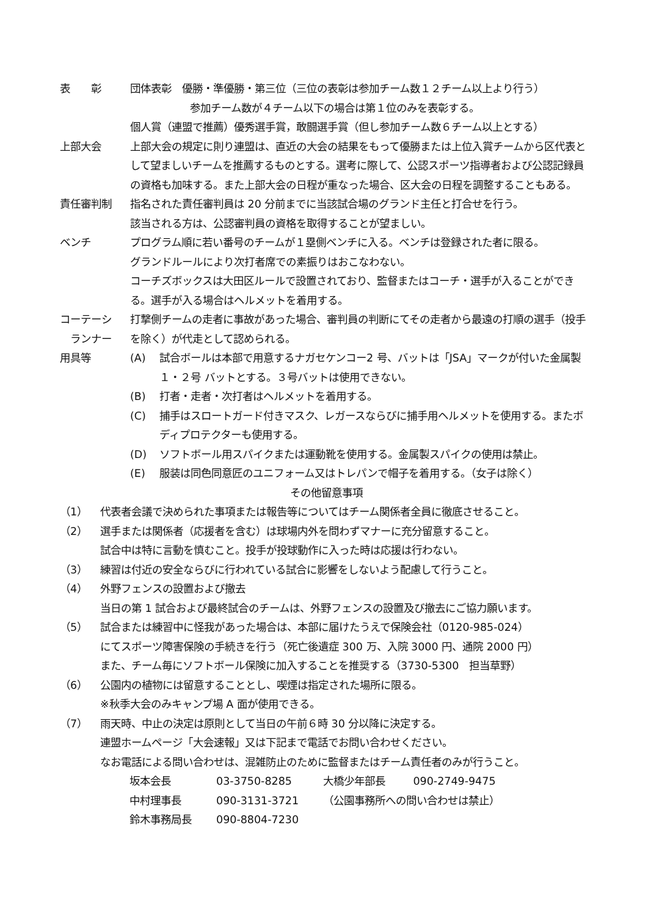表　　彰 団体表彰　優勝・準優勝・第三位（三位の表彰は参加チーム数１２チーム以上より行う）
参加チーム数が４チーム以下の場合は第１位のみを表彰する。
個人賞（連盟で推薦）優秀選手賞，敢闘選手賞（但し参加チーム数６チーム以上とする）
上部大会 上部大会の規定に則り連盟は、直近の大会の結果をもって優勝または上位入賞チームから区代表として望ましいチームを推薦するものとする。選考に際して、公認スポーツ指導者および公認記録員の資格も加味する。また上部大会の日程が重なった場合、区大会の日程を調整することもある。
責任審判制 指名された責任審判員は 20 分前までに当該試合場のグランド主任と打合せを行う。
該当される方は、公認審判員の資格を取得することが望ましい。
ベンチ プログラム順に若い番号のチームが１塁側ベンチに入る。ベンチは登録された者に限る。
グランドルールにより次打者席での素振りはおこなわない。
コーチズボックスは大田区ルールで設置されており、監督またはコーチ・選手が入ることができる。選手が入る場合はヘルメットを着用する。
コーテーシ
　ランナー
打撃側チームの走者に事故があった場合、審判員の判断にてその走者から最遠の打順の選手（投手を除く）が代走として認められる。
用具等 (A) 試合ボールは本部で用意するナガセケンコー2 号、バットは「JSA」マークが付いた金属製１・２号 バットとする。３号バットは使用できない。
(B) 打者・走者・次打者はヘルメットを着用する。
(C) 捕手はスロートガード付きマスク、レガースならびに捕手用ヘルメットを使用する。またボディプロテクターも使用する。
(D) ソフトボール用スパイクまたは運動靴を使用する。金属製スパイクの使用は禁止。
(E) 服装は同色同意匠のユニフォーム又はトレパンで帽子を着用する。（女子は除く）
その他留意事項
（1） 代表者会議で決められた事項または報告等についてはチーム関係者全員に徹底させること。
（2） 選手または関係者（応援者を含む）は球場内外を問わずマナーに充分留意すること。
試合中は特に言動を慎むこと。投手が投球動作に入った時は応援は行わない。
（3） 練習は付近の安全ならびに行われている試合に影響をしないよう配慮して行うこと。
（4） 外野フェンスの設置および撤去
当日の第 1 試合および最終試合のチームは、外野フェンスの設置及び撤去にご協力願います。
（5） 試合または練習中に怪我があった場合は、本部に届けたうえで保険会社（0120-985-024）
にてスポーツ障害保険の手続きを行う（死亡後遺症 300 万、入院 3000 円、通院 2000 円）
また、チーム毎にソフトボール保険に加入することを推奨する（3730-5300　担当草野）
（6） 公園内の植物には留意することとし、喫煙は指定された場所に限る。
※秋季大会のみキャンプ場 A 面が使用できる。
（7） 雨天時、中止の決定は原則として当日の午前６時 30 分以降に決定する。
連盟ホームページ「大会速報」又は下記まで電話でお問い合わせください。
なお電話による問い合わせは、混雑防止のために監督またはチーム責任者のみが行うこと。
| 坂本会長 | 03-3750-8285 | 大橋少年部長 | 090-2749-9475 |
| 中村理事長 | 090-3131-3721 | （公園事務所への問い合わせは禁止） | |
| 鈴木事務局長 | 090-8804-7230 | | |